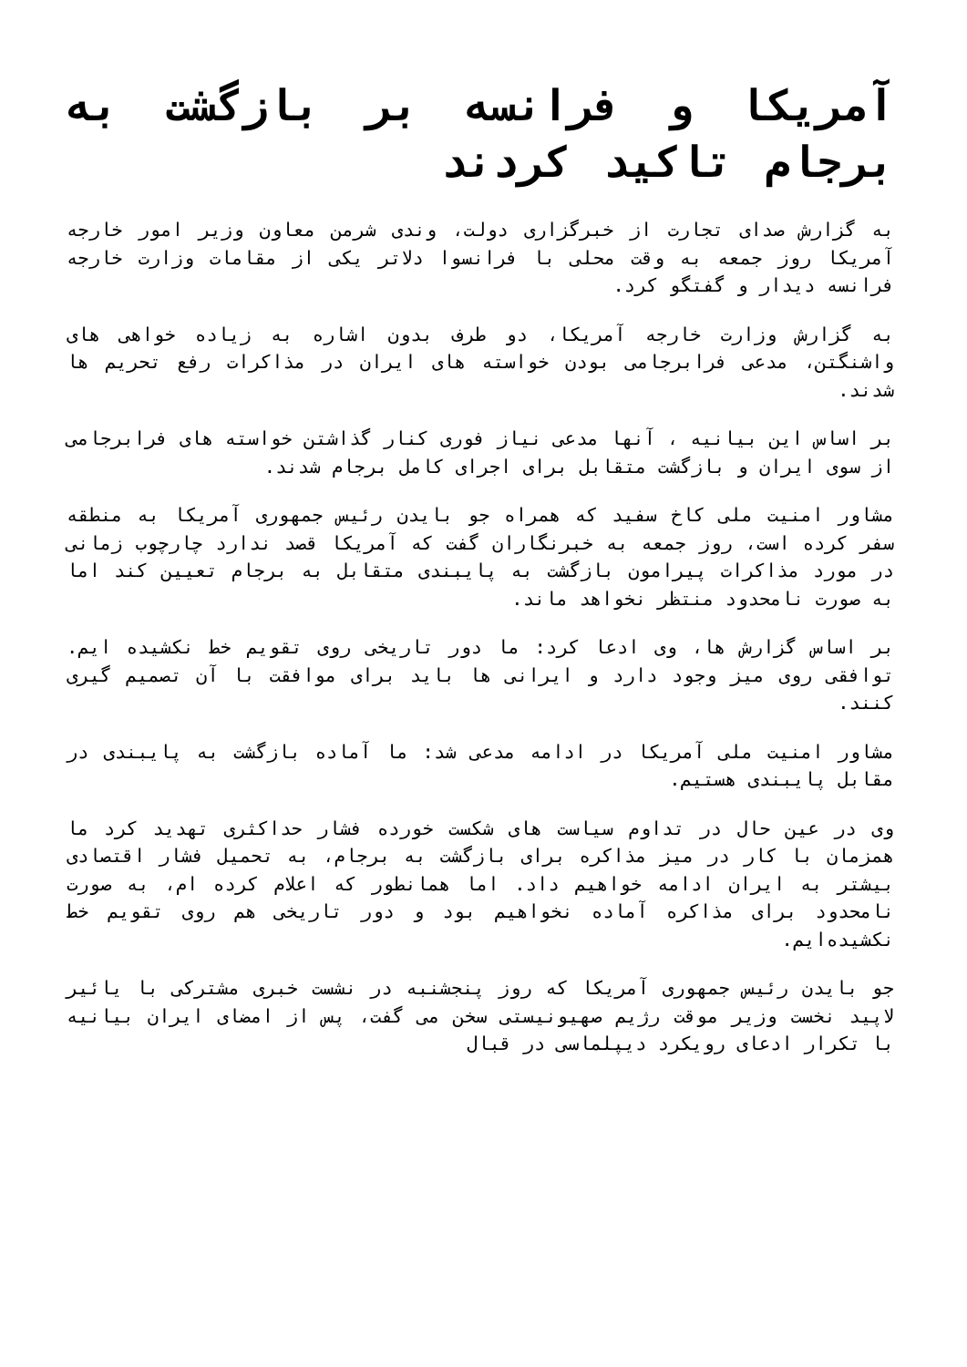آمریکا و فرانسه بر بازگشت به برجام تاکید کردند
به گزارش صدای تجارت از خبرگزاری دولت، وندی شرمن معاون وزیر امور خارجه آمریکا روز جمعه به وقت محلی با فرانسوا دلاتر یکی از مقامات وزارت خارجه فرانسه دیدار و گفتگو کرد.
به گزارش وزارت خارجه آمریکا، دو طرف بدون اشاره به زیاده خواهی های واشنگتن، مدعی فرابرجامی بودن خواسته های ایران در مذاکرات رفع تحریم ها شدند.
بر اساس این بیانیه ، آنها مدعی نیاز فوری کنار گذاشتن خواسته های فرابرجامی از سوی ایران و بازگشت متقابل برای اجرای کامل برجام شدند.
مشاور امنیت ملی کاخ سفید که همراه جو بایدن رئیس جمهوری آمریکا به منطقه سفر کرده است، روز جمعه به خبرنگاران گفت که آمریکا قصد ندارد چارچوب زمانی در مورد مذاکرات پیرامون بازگشت به پایبندی متقابل به برجام تعیین کند اما به صورت نامحدود منتظر نخواهد ماند.
بر اساس گزارش ها، وی ادعا کرد: ما دور تاریخی روی تقویم خط نکشیده ایم. توافقی روی میز وجود دارد و ایرانی ها باید برای موافقت با آن تصمیم گیری کنند.
مشاور امنیت ملی آمریکا در ادامه مدعی شد: ما آماده بازگشت به پایبندی در مقابل پایبندی هستیم.
وی در عین حال در تداوم سیاست های شکست خورده فشار حداکثری تهدید کرد ما همزمان با کار در میز مذاکره برای بازگشت به برجام، به تحمیل فشار اقتصادی بیشتر به ایران ادامه خواهیم داد. اما همانطور که اعلام کرده ام، به صورت نامحدود برای مذاکره آماده نخواهیم بود و دور تاریخی هم روی تقویم خط نکشیده‌ایم.
جو بایدن رئیس جمهوری آمریکا که روز پنجشنبه در نشست خبری مشترکی با یائیر لاپید نخست وزیر موقت رژیم صهیونیستی سخن می گفت، پس از امضای ایران بیانیه با تکرار ادعای رویکرد دیپلماسی در قبال